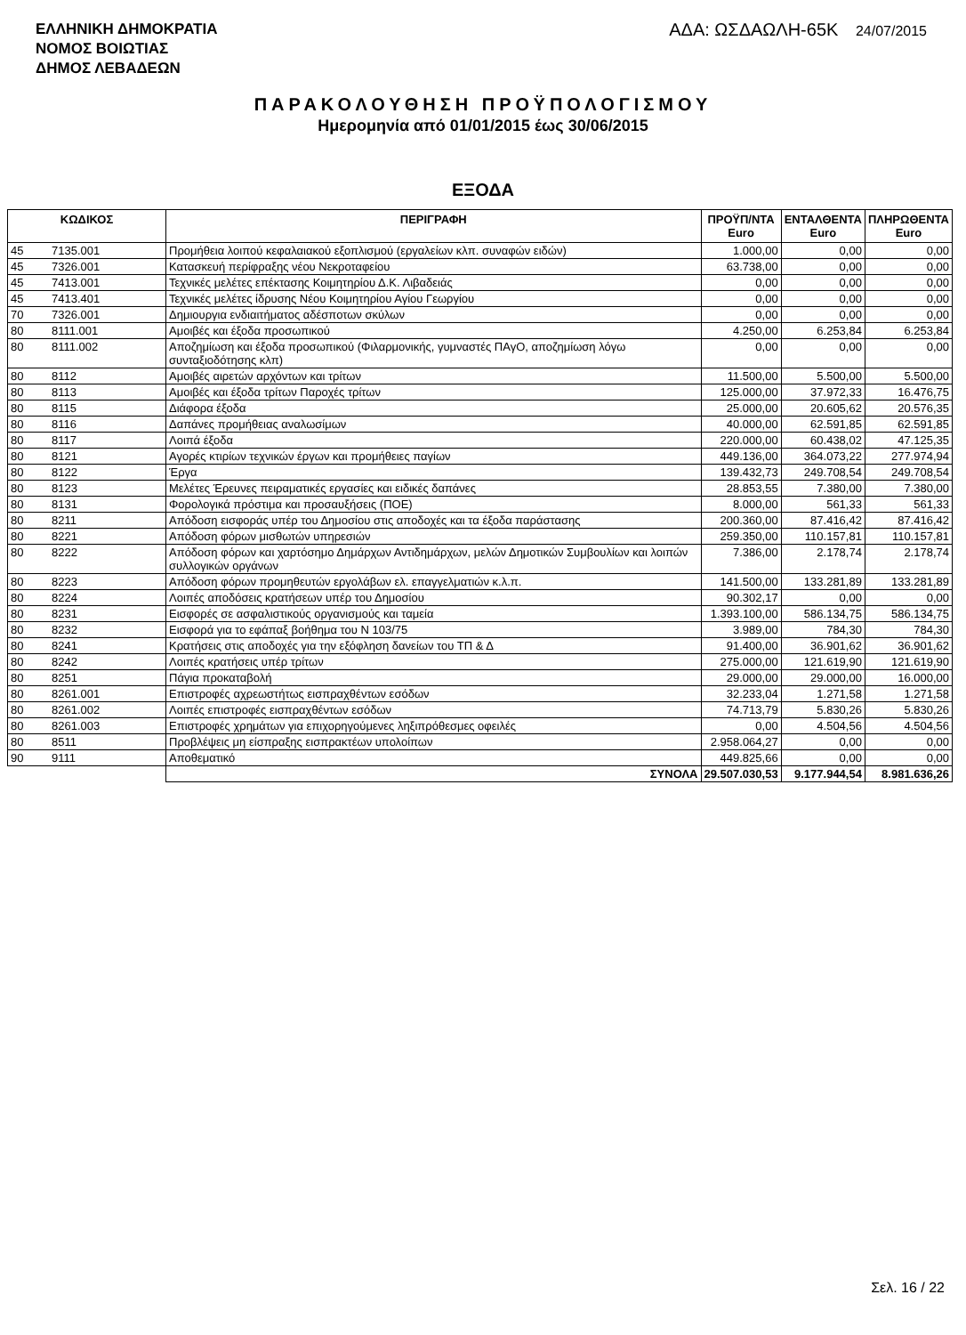ΕΛΛΗΝΙΚΗ ΔΗΜΟΚΡΑΤΙΑ
ΝΟΜΟΣ ΒΟΙΩΤΙΑΣ
ΔΗΜΟΣ ΛΕΒΑΔΕΩΝ
ΑΔΑ: ΩΣΔΑΩΛΗ-65Κ 24/07/2015
ΠΑΡΑΚΟΛΟΥΘΗΣΗ ΠΡΟΫΠΟΛΟΓΙΣΜΟΥ
Ημερομηνία από 01/01/2015 έως 30/06/2015
ΕΞΟΔΑ
| ΚΩΔΙΚΟΣ | | ΠΕΡΙΓΡΑΦΗ | ΠΡΟΫΠ/ΝΤΑ Euro | ΕΝΤΑΛΘΕΝΤΑ Euro | ΠΛΗΡΩΘΕΝΤΑ Euro |
| --- | --- | --- | --- | --- | --- |
| 45 | 7135.001 | Προμήθεια λοιπού κεφαλαιακού εξοπλισμού (εργαλείων κλπ. συναφών ειδών) | 1.000,00 | 0,00 | 0,00 |
| 45 | 7326.001 | Κατασκευή περίφραξης νέου Νεκροταφείου | 63.738,00 | 0,00 | 0,00 |
| 45 | 7413.001 | Τεχνικές μελέτες επέκτασης Κοιμητηρίου Δ.Κ. Λιβαδειάς | 0,00 | 0,00 | 0,00 |
| 45 | 7413.401 | Τεχνικές μελέτες ίδρυσης Νέου Κοιμητηρίου Αγίου Γεωργίου | 0,00 | 0,00 | 0,00 |
| 70 | 7326.001 | Δημιουργια ενδιαιτήματος αδέσποτων σκύλων | 0,00 | 0,00 | 0,00 |
| 80 | 8111.001 | Αμοιβές και έξοδα προσωπικού | 4.250,00 | 6.253,84 | 6.253,84 |
| 80 | 8111.002 | Αποζημίωση και έξοδα προσωπικού (Φιλαρμονικής, γυμναστές ΠΑγΟ, αποζημίωση λόγω συνταξιοδότησης κλπ) | 0,00 | 0,00 | 0,00 |
| 80 | 8112 | Αμοιβές αιρετών αρχόντων και τρίτων | 11.500,00 | 5.500,00 | 5.500,00 |
| 80 | 8113 | Αμοιβές και έξοδα τρίτων Παροχές τρίτων | 125.000,00 | 37.972,33 | 16.476,75 |
| 80 | 8115 | Διάφορα έξοδα | 25.000,00 | 20.605,62 | 20.576,35 |
| 80 | 8116 | Δαπάνες προμήθειας αναλωσίμων | 40.000,00 | 62.591,85 | 62.591,85 |
| 80 | 8117 | Λοιπά έξοδα | 220.000,00 | 60.438,02 | 47.125,35 |
| 80 | 8121 | Αγορές κτιρίων τεχνικών έργων και προμήθειες παγίων | 449.136,00 | 364.073,22 | 277.974,94 |
| 80 | 8122 | Έργα | 139.432,73 | 249.708,54 | 249.708,54 |
| 80 | 8123 | Μελέτες Έρευνες πειραματικές εργασίες και ειδικές δαπάνες | 28.853,55 | 7.380,00 | 7.380,00 |
| 80 | 8131 | Φορολογικά πρόστιμα και προσαυξήσεις (ΠΟΕ) | 8.000,00 | 561,33 | 561,33 |
| 80 | 8211 | Απόδοση εισφοράς υπέρ του Δημοσίου στις αποδοχές και τα έξοδα παράστασης | 200.360,00 | 87.416,42 | 87.416,42 |
| 80 | 8221 | Απόδοση φόρων μισθωτών υπηρεσιών | 259.350,00 | 110.157,81 | 110.157,81 |
| 80 | 8222 | Απόδοση φόρων και χαρτόσημο Δημάρχων Αντιδημάρχων, μελών Δημοτικών Συμβουλίων και λοιπών συλλογικών οργάνων | 7.386,00 | 2.178,74 | 2.178,74 |
| 80 | 8223 | Απόδοση φόρων προμηθευτών εργολάβων ελ. επαγγελματιών κ.λ.π. | 141.500,00 | 133.281,89 | 133.281,89 |
| 80 | 8224 | Λοιπές αποδόσεις κρατήσεων υπέρ του Δημοσίου | 90.302,17 | 0,00 | 0,00 |
| 80 | 8231 | Εισφορές σε ασφαλιστικούς οργανισμούς και ταμεία | 1.393.100,00 | 586.134,75 | 586.134,75 |
| 80 | 8232 | Εισφορά για το εφάπαξ βοήθημα του Ν 103/75 | 3.989,00 | 784,30 | 784,30 |
| 80 | 8241 | Κρατήσεις στις αποδοχές για την εξόφληση δανείων του ΤΠ & Δ | 91.400,00 | 36.901,62 | 36.901,62 |
| 80 | 8242 | Λοιπές κρατήσεις υπέρ τρίτων | 275.000,00 | 121.619,90 | 121.619,90 |
| 80 | 8251 | Πάγια προκαταβολή | 29.000,00 | 29.000,00 | 16.000,00 |
| 80 | 8261.001 | Επιστροφές αχρεωστήτως εισπραχθέντων εσόδων | 32.233,04 | 1.271,58 | 1.271,58 |
| 80 | 8261.002 | Λοιπές επιστροφές εισπραχθέντων εσόδων | 74.713,79 | 5.830,26 | 5.830,26 |
| 80 | 8261.003 | Επιστροφές χρημάτων για επιχορηγούμενες ληξιπρόθεσμες οφειλές | 0,00 | 4.504,56 | 4.504,56 |
| 80 | 8511 | Προβλέψεις μη είσπραξης εισπρακτέων υπολοίπων | 2.958.064,27 | 0,00 | 0,00 |
| 90 | 9111 | Αποθεματικό | 449.825,66 | 0,00 | 0,00 |
| | | ΣΥΝΟΛΑ | 29.507.030,53 | 9.177.944,54 | 8.981.636,26 |
Σελ. 16 / 22